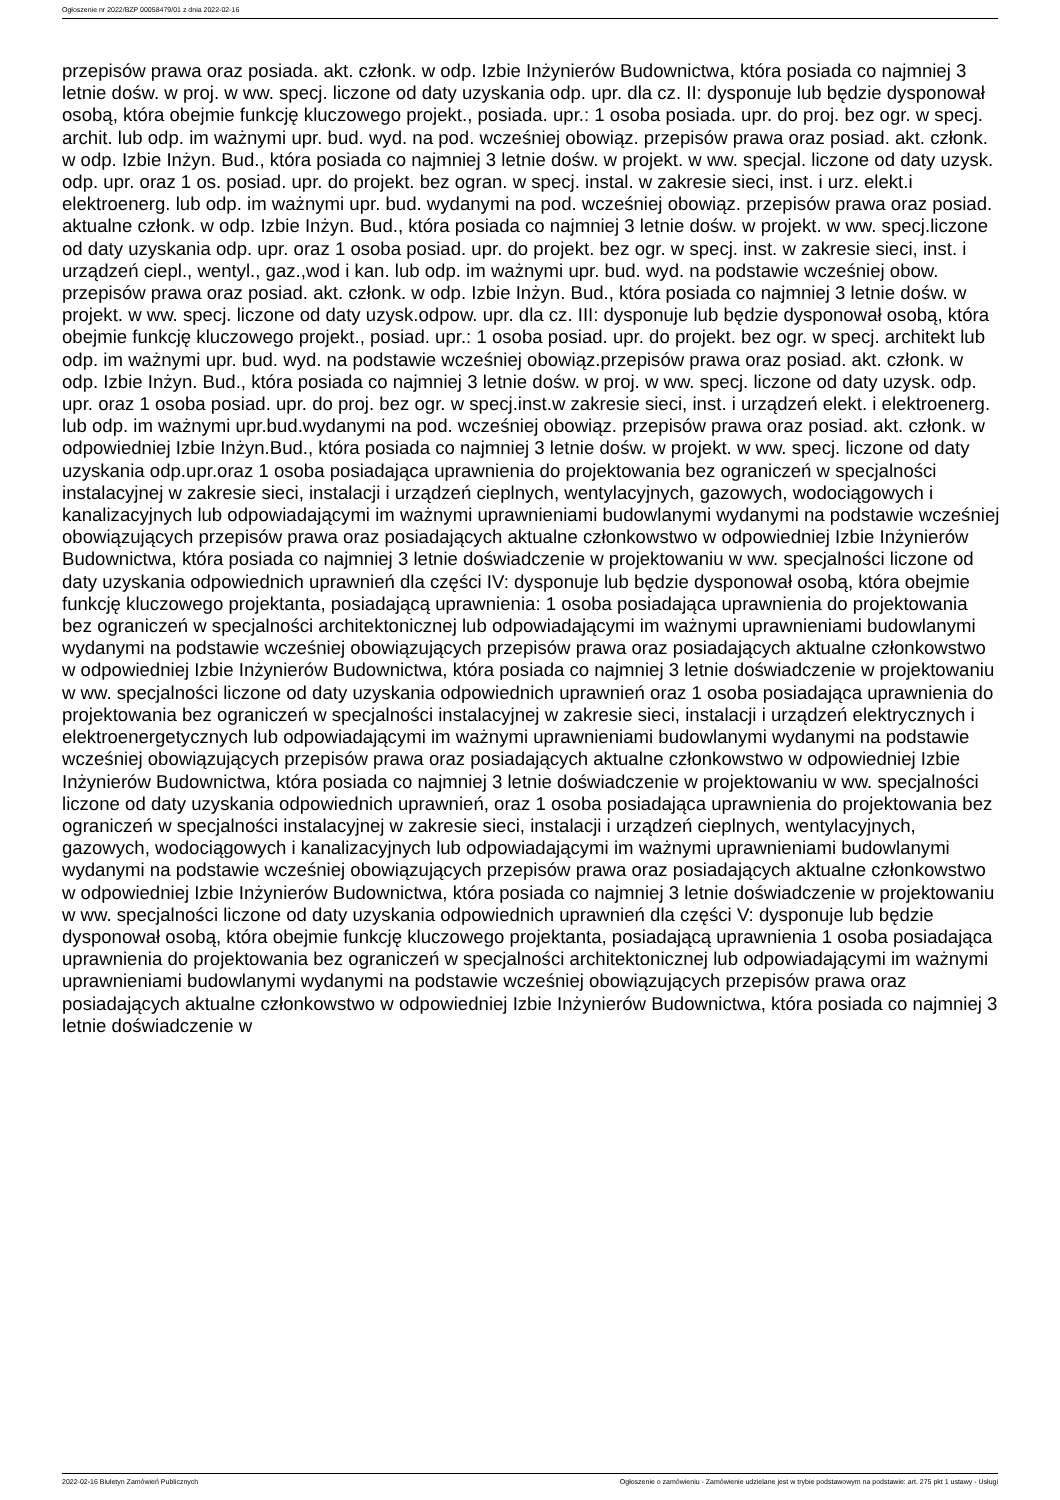Ogłoszenie nr 2022/BZP 00058479/01 z dnia 2022-02-16
przepisów prawa oraz posiada. akt. członk. w odp. Izbie Inżynierów Budownictwa, która posiada co najmniej 3 letnie dośw. w proj. w ww. specj. liczone od daty uzyskania odp. upr. dla cz. II: dysponuje lub będzie dysponował osobą, która obejmie funkcję kluczowego projekt., posiada. upr.: 1 osoba posiada. upr. do proj. bez ogr. w specj. archit. lub odp. im ważnymi upr. bud. wyd. na pod. wcześniej obowiąz. przepisów prawa oraz posiad. akt. członk. w odp. Izbie Inżyn. Bud., która posiada co najmniej 3 letnie dośw. w projekt. w ww. specjal. liczone od daty uzysk. odp. upr. oraz 1 os. posiad. upr. do projekt. bez ogran. w specj. instal. w zakresie sieci, inst. i urz. elekt.i elektroenerg. lub odp. im ważnymi upr. bud. wydanymi na pod. wcześniej obowiąz. przepisów prawa oraz posiad. aktualne członk. w odp. Izbie Inżyn. Bud., która posiada co najmniej 3 letnie dośw. w projekt. w ww. specj.liczone od daty uzyskania odp. upr. oraz 1 osoba posiad. upr. do projekt. bez ogr. w specj. inst. w zakresie sieci, inst. i urządzeń ciepl., wentyl., gaz.,wod i kan. lub odp. im ważnymi upr. bud. wyd. na podstawie wcześniej obow. przepisów prawa oraz posiad. akt. członk. w odp. Izbie Inżyn. Bud., która posiada co najmniej 3 letnie dośw. w projekt. w ww. specj. liczone od daty uzysk.odpow. upr. dla cz. III: dysponuje lub będzie dysponował osobą, która obejmie funkcję kluczowego projekt., posiad. upr.: 1 osoba posiad. upr. do projekt. bez ogr. w specj. architekt lub odp. im ważnymi upr. bud. wyd. na podstawie wcześniej obowiąz.przepisów prawa oraz posiad. akt. członk. w odp. Izbie Inżyn. Bud., która posiada co najmniej 3 letnie dośw. w proj. w ww. specj. liczone od daty uzysk. odp. upr. oraz 1 osoba posiad. upr. do proj. bez ogr. w specj.inst.w zakresie sieci, inst. i urządzeń elekt. i elektroenerg. lub odp. im ważnymi upr.bud.wydanymi na pod. wcześniej obowiąz. przepisów prawa oraz posiad. akt. członk. w odpowiedniej Izbie Inżyn.Bud., która posiada co najmniej 3 letnie dośw. w projekt. w ww. specj. liczone od daty uzyskania odp.upr.oraz 1 osoba posiadająca uprawnienia do projektowania bez ograniczeń w specjalności instalacyjnej w zakresie sieci, instalacji i urządzeń cieplnych, wentylacyjnych, gazowych, wodociągowych i kanalizacyjnych lub odpowiadającymi im ważnymi uprawnieniami budowlanymi wydanymi na podstawie wcześniej obowiązujących przepisów prawa oraz posiadających aktualne członkowstwo w odpowiedniej Izbie Inżynierów Budownictwa, która posiada co najmniej 3 letnie doświadczenie w projektowaniu w ww. specjalności liczone od daty uzyskania odpowiednich uprawnień dla części IV: dysponuje lub będzie dysponował osobą, która obejmie funkcję kluczowego projektanta, posiadającą uprawnienia: 1 osoba posiadająca uprawnienia do projektowania bez ograniczeń w specjalności architektonicznej lub odpowiadającymi im ważnymi uprawnieniami budowlanymi wydanymi na podstawie wcześniej obowiązujących przepisów prawa oraz posiadających aktualne członkowstwo w odpowiedniej Izbie Inżynierów Budownictwa, która posiada co najmniej 3 letnie doświadczenie w projektowaniu w ww. specjalności liczone od daty uzyskania odpowiednich uprawnień oraz 1 osoba posiadająca uprawnienia do projektowania bez ograniczeń w specjalności instalacyjnej w zakresie sieci, instalacji i urządzeń elektrycznych i elektroenergetycznych lub odpowiadającymi im ważnymi uprawnieniami budowlanymi wydanymi na podstawie wcześniej obowiązujących przepisów prawa oraz posiadających aktualne członkowstwo w odpowiedniej Izbie Inżynierów Budownictwa, która posiada co najmniej 3 letnie doświadczenie w projektowaniu w ww. specjalności liczone od daty uzyskania odpowiednich uprawnień, oraz 1 osoba posiadająca uprawnienia do projektowania bez ograniczeń w specjalności instalacyjnej w zakresie sieci, instalacji i urządzeń cieplnych, wentylacyjnych, gazowych, wodociągowych i kanalizacyjnych lub odpowiadającymi im ważnymi uprawnieniami budowlanymi wydanymi na podstawie wcześniej obowiązujących przepisów prawa oraz posiadających aktualne członkowstwo w odpowiedniej Izbie Inżynierów Budownictwa, która posiada co najmniej 3 letnie doświadczenie w projektowaniu w ww. specjalności liczone od daty uzyskania odpowiednich uprawnień dla części V: dysponuje lub będzie dysponował osobą, która obejmie funkcję kluczowego projektanta, posiadającą uprawnienia 1 osoba posiadająca uprawnienia do projektowania bez ograniczeń w specjalności architektonicznej lub odpowiadającymi im ważnymi uprawnieniami budowlanymi wydanymi na podstawie wcześniej obowiązujących przepisów prawa oraz posiadających aktualne członkowstwo w odpowiedniej Izbie Inżynierów Budownictwa, która posiada co najmniej 3 letnie doświadczenie w
2022-02-16 Biuletyn Zamówień Publicznych Ogłoszenie o zamówieniu - Zamówienie udzielane jest w trybie podstawowym na podstawie: art. 275 pkt 1 ustawy - Usługi